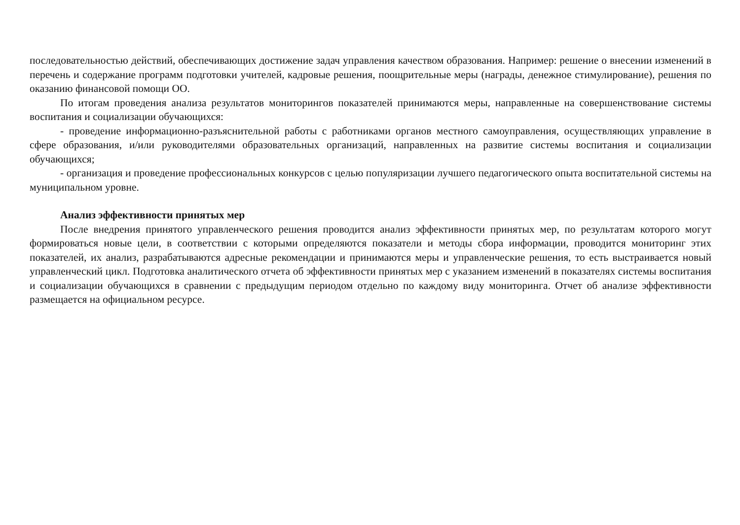последовательностью действий, обеспечивающих достижение задач управления качеством образования. Например: решение о внесении изменений в перечень и содержание программ подготовки учителей, кадровые решения, поощрительные меры (награды, денежное стимулирование), решения по оказанию финансовой помощи ОО.
По итогам проведения анализа результатов мониторингов показателей принимаются меры, направленные на совершенствование системы воспитания и социализации обучающихся:
- проведение информационно-разъяснительной работы с работниками органов местного самоуправления, осуществляющих управление в сфере образования, и/или руководителями образовательных организаций, направленных на развитие системы воспитания и социализации обучающихся;
- организация и проведение профессиональных конкурсов с целью популяризации лучшего педагогического опыта воспитательной системы на муниципальном уровне.
Анализ эффективности принятых мер
После внедрения принятого управленческого решения проводится анализ эффективности принятых мер, по результатам которого могут формироваться новые цели, в соответствии с которыми определяются показатели и методы сбора информации, проводится мониторинг этих показателей, их анализ, разрабатываются адресные рекомендации и принимаются меры и управленческие решения, то есть выстраивается новый управленческий цикл. Подготовка аналитического отчета об эффективности принятых мер с указанием изменений в показателях системы воспитания и социализации обучающихся в сравнении с предыдущим периодом отдельно по каждому виду мониторинга. Отчет об анализе эффективности размещается на официальном ресурсе.